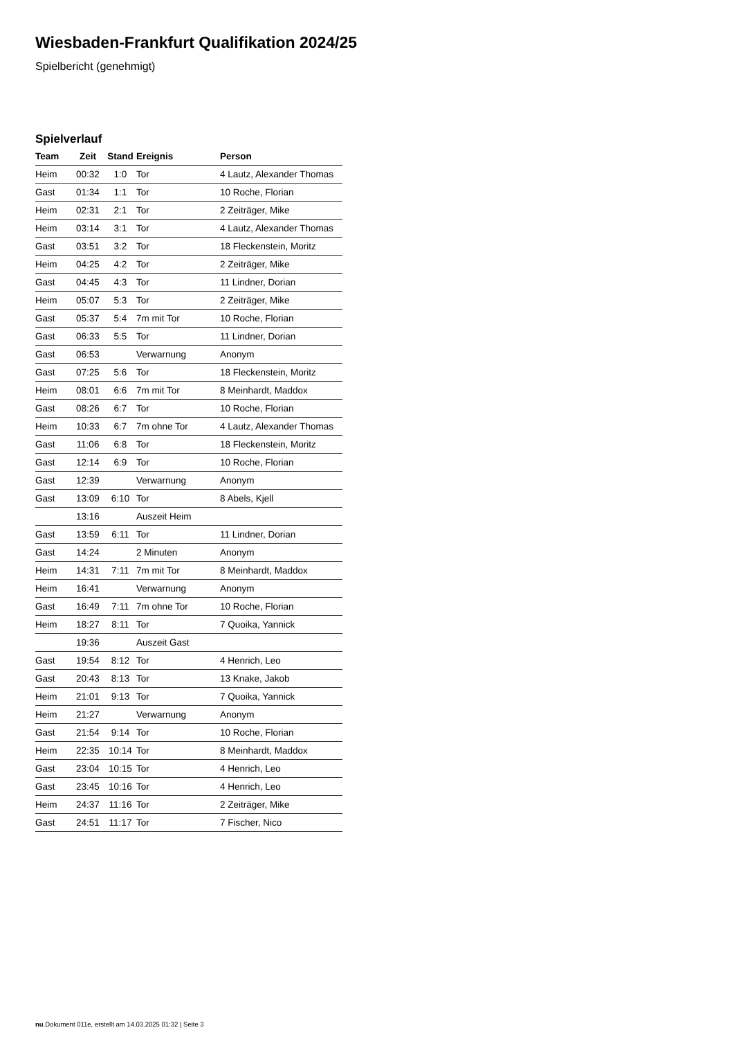Wiesbaden-Frankfurt Qualifikation 2024/25
Spielbericht (genehmigt)
Spielverlauf
| Team | Zeit | Stand | Ereignis | Person |
| --- | --- | --- | --- | --- |
| Heim | 00:32 | 1:0 | Tor | 4 Lautz, Alexander Thomas |
| Gast | 01:34 | 1:1 | Tor | 10 Roche, Florian |
| Heim | 02:31 | 2:1 | Tor | 2 Zeiträger, Mike |
| Heim | 03:14 | 3:1 | Tor | 4 Lautz, Alexander Thomas |
| Gast | 03:51 | 3:2 | Tor | 18 Fleckenstein, Moritz |
| Heim | 04:25 | 4:2 | Tor | 2 Zeiträger, Mike |
| Gast | 04:45 | 4:3 | Tor | 11 Lindner, Dorian |
| Heim | 05:07 | 5:3 | Tor | 2 Zeiträger, Mike |
| Gast | 05:37 | 5:4 | 7m mit Tor | 10 Roche, Florian |
| Gast | 06:33 | 5:5 | Tor | 11 Lindner, Dorian |
| Gast | 06:53 | | Verwarnung | Anonym |
| Gast | 07:25 | 5:6 | Tor | 18 Fleckenstein, Moritz |
| Heim | 08:01 | 6:6 | 7m mit Tor | 8 Meinhardt, Maddox |
| Gast | 08:26 | 6:7 | Tor | 10 Roche, Florian |
| Heim | 10:33 | 6:7 | 7m ohne Tor | 4 Lautz, Alexander Thomas |
| Gast | 11:06 | 6:8 | Tor | 18 Fleckenstein, Moritz |
| Gast | 12:14 | 6:9 | Tor | 10 Roche, Florian |
| Gast | 12:39 | | Verwarnung | Anonym |
| Gast | 13:09 | 6:10 | Tor | 8 Abels, Kjell |
| | 13:16 | | Auszeit Heim | |
| Gast | 13:59 | 6:11 | Tor | 11 Lindner, Dorian |
| Gast | 14:24 | | 2 Minuten | Anonym |
| Heim | 14:31 | 7:11 | 7m mit Tor | 8 Meinhardt, Maddox |
| Heim | 16:41 | | Verwarnung | Anonym |
| Gast | 16:49 | 7:11 | 7m ohne Tor | 10 Roche, Florian |
| Heim | 18:27 | 8:11 | Tor | 7 Quoika, Yannick |
| | 19:36 | | Auszeit Gast | |
| Gast | 19:54 | 8:12 | Tor | 4 Henrich, Leo |
| Gast | 20:43 | 8:13 | Tor | 13 Knake, Jakob |
| Heim | 21:01 | 9:13 | Tor | 7 Quoika, Yannick |
| Heim | 21:27 | | Verwarnung | Anonym |
| Gast | 21:54 | 9:14 | Tor | 10 Roche, Florian |
| Heim | 22:35 | 10:14 | Tor | 8 Meinhardt, Maddox |
| Gast | 23:04 | 10:15 | Tor | 4 Henrich, Leo |
| Gast | 23:45 | 10:16 | Tor | 4 Henrich, Leo |
| Heim | 24:37 | 11:16 | Tor | 2 Zeiträger, Mike |
| Gast | 24:51 | 11:17 | Tor | 7 Fischer, Nico |
nu.Dokument 011e, erstellt am 14.03.2025 01:32 | Seite 3